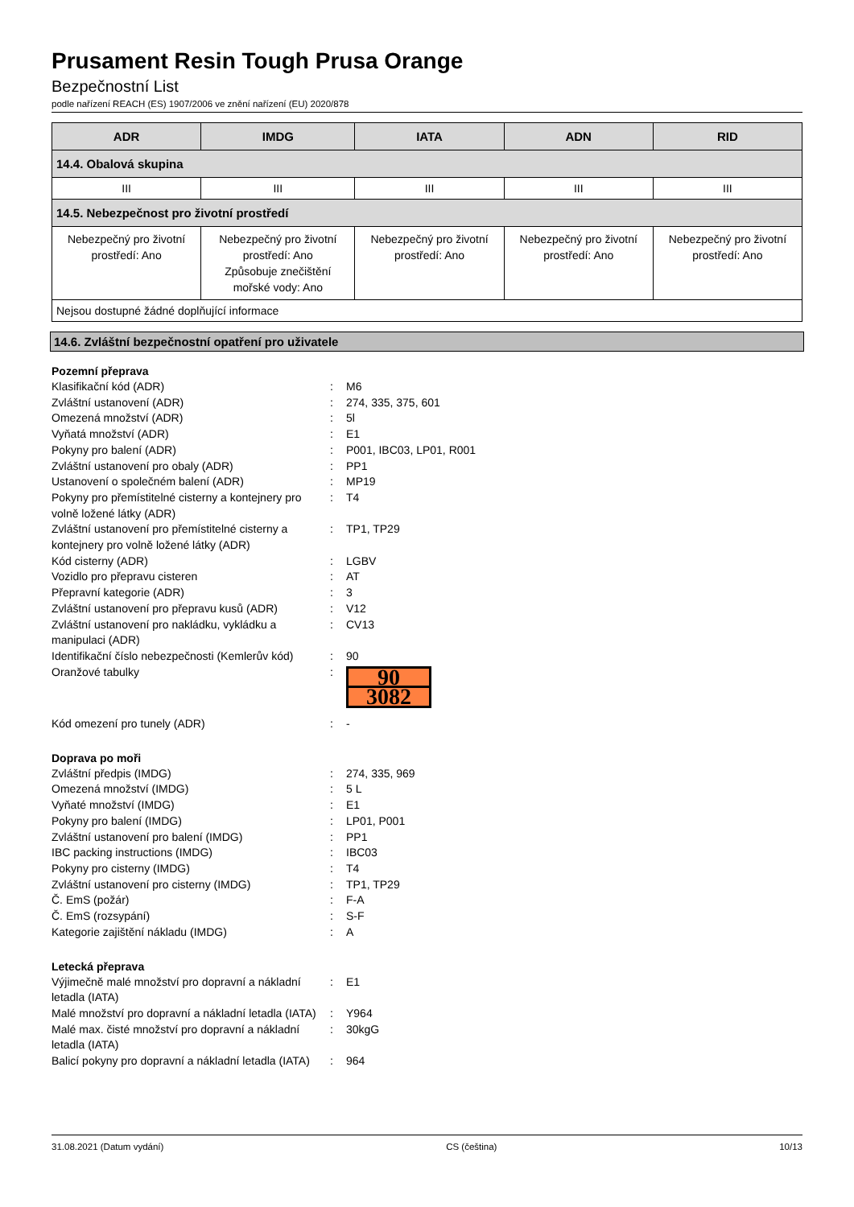Prusament Resin Tough Prusa Orange
Bezpečnostní List
podle nařízení REACH (ES) 1907/2006 ve znění nařízení (EU) 2020/878
| ADR | IMDG | IATA | ADN | RID |
| --- | --- | --- | --- | --- |
| 14.4. Obalová skupina | | | | |
| III | III | III | III | III |
| 14.5. Nebezpečnost pro životní prostředí | | | | |
| Nebezpečný pro životní prostředí: Ano | Nebezpečný pro životní prostředí: Ano Způsobuje znečištění mořské vody: Ano | Nebezpečný pro životní prostředí: Ano | Nebezpečný pro životní prostředí: Ano | Nebezpečný pro životní prostředí: Ano |
| Nejsou dostupné žádné doplňující informace | | | | |
14.6. Zvláštní bezpečnostní opatření pro uživatele
Pozemní přeprava
Klasifikační kód (ADR) : M6
Zvláštní ustanovení (ADR) : 274, 335, 375, 601
Omezená množství (ADR) : 5l
Vyňatá množství (ADR) : E1
Pokyny pro balení (ADR) : P001, IBC03, LP01, R001
Zvláštní ustanovení pro obaly (ADR) : PP1
Ustanovení o společném balení (ADR) : MP19
Pokyny pro přemístitelné cisterny a kontejnery pro volně ložené látky (ADR)
: T4
Zvláštní ustanovení pro přemístitelné cisterny a kontejnery pro volně ložené látky (ADR)
: TP1, TP29
Kód cisterny (ADR) : LGBV
Vozidlo pro přepravu cisteren : AT
Přepravní kategorie (ADR) : 3
Zvláštní ustanovení pro přepravu kusů (ADR)
: V12
Zvláštní ustanovení pro nakládku, vykládku a manipulaci (ADR)
: CV13
Identifikační číslo nebezpečnosti (Kemlerův kód)
: 90
Oranžové tabulky :
90
3082
Kód omezení pro tunely (ADR) : -
Doprava po moři
Zvláštní předpis (IMDG) : 274, 335, 969
Omezená množství (IMDG) : 5 L
Vyňaté množství (IMDG) : E1
Pokyny pro balení (IMDG) : LP01, P001
Zvláštní ustanovení pro balení (IMDG) : PP1
IBC packing instructions (IMDG) : IBC03
Pokyny pro cisterny (IMDG) : T4
Zvláštní ustanovení pro cisterny (IMDG) : TP1, TP29
Č. EmS (požár) : F-A
Č. EmS (rozsypání) : S-F
Kategorie zajištění nákladu (IMDG) : A
Letecká přeprava
Výjimečně malé množství pro dopravní a nákladní letadla (IATA)
: E1
Malé množství pro dopravní a nákladní letadla (IATA)
: Y964
Malé max. čisté množství pro dopravní a nákladní letadla (IATA)
: 30kgG
Balicí pokyny pro dopravní a nákladní letadla (IATA)
: 964
31.08.2021 (Datum vydání) CS (čeština) 10/13